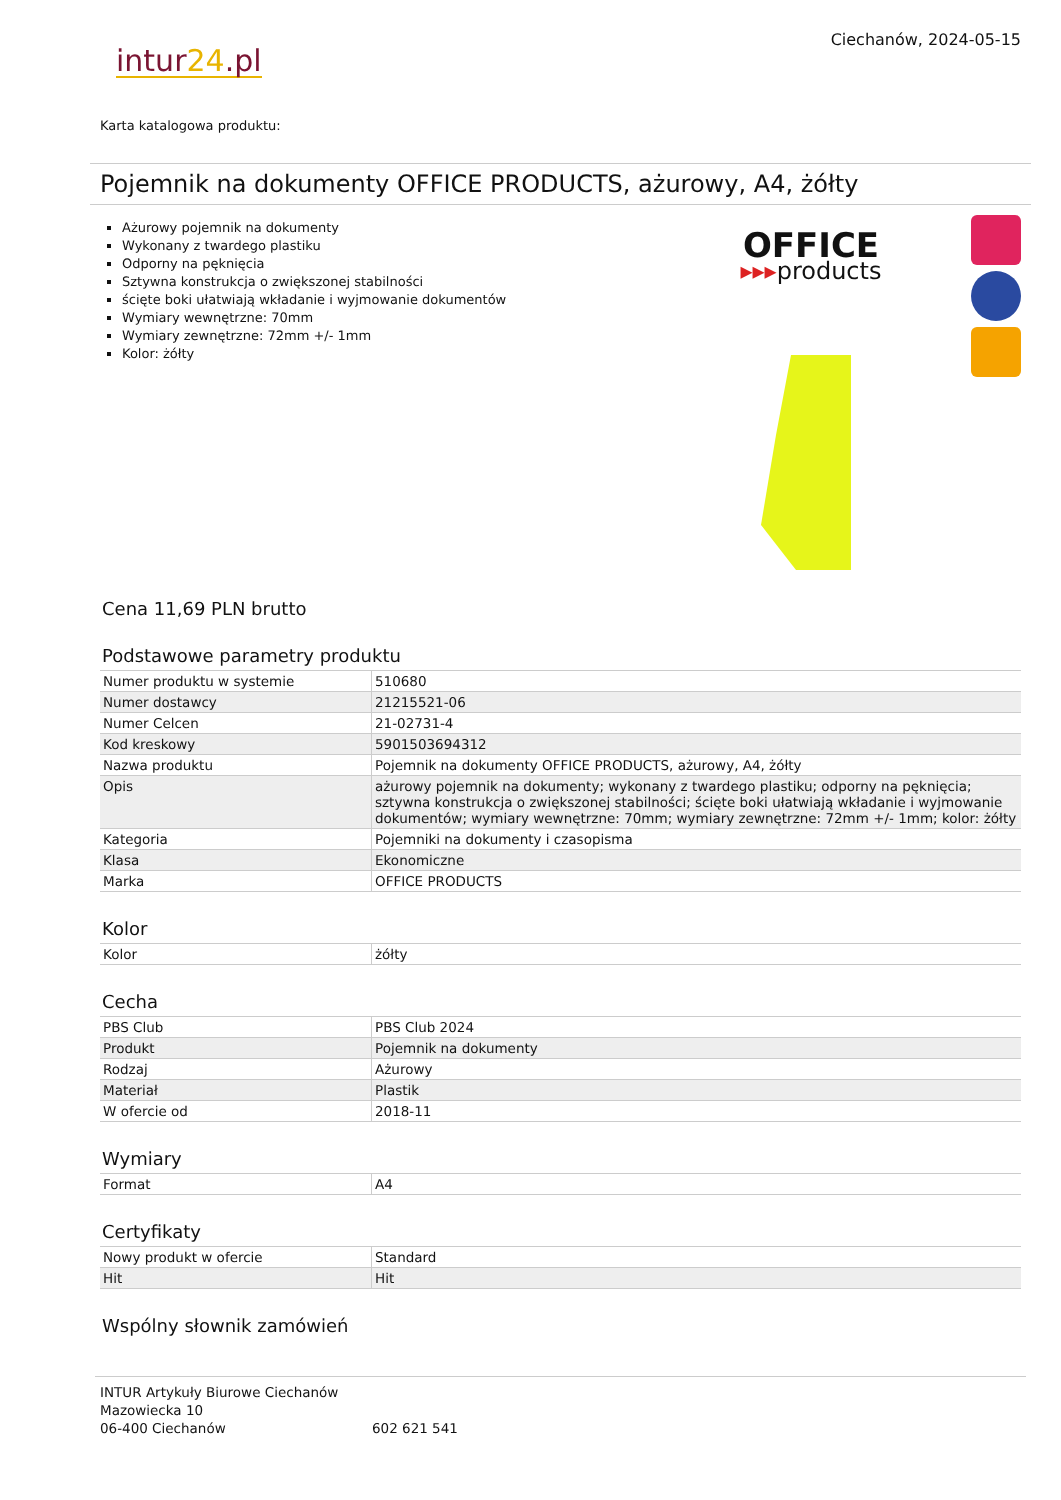intur24.pl
Ciechanów, 2024-05-15
Karta katalogowa produktu:
Pojemnik na dokumenty OFFICE PRODUCTS, ażurowy, A4, żółty
Ażurowy pojemnik na dokumenty
Wykonany z twardego plastiku
Odporny na pęknięcia
Sztywna konstrukcja o zwiększonej stabilności
ścięte boki ułatwiają wkładanie i wyjmowanie dokumentów
Wymiary wewnętrzne: 70mm
Wymiary zewnętrzne: 72mm +/- 1mm
Kolor: żółty
OFFICE
▸▸▸products
Cena 11,69 PLN brutto
Podstawowe parametry produktu
| Numer produktu w systemie | 510680 |
| Numer dostawcy | 21215521-06 |
| Numer Celcen | 21-02731-4 |
| Kod kreskowy | 5901503694312 |
| Nazwa produktu | Pojemnik na dokumenty OFFICE PRODUCTS, ażurowy, A4, żółty |
| Opis | ażurowy pojemnik na dokumenty; wykonany z twardego plastiku; odporny na pęknięcia; sztywna konstrukcja o zwiększonej stabilności; ścięte boki ułatwiają wkładanie i wyjmowanie dokumentów; wymiary wewnętrzne: 70mm; wymiary zewnętrzne: 72mm +/- 1mm; kolor: żółty |
| Kategoria | Pojemniki na dokumenty i czasopisma |
| Klasa | Ekonomiczne |
| Marka | OFFICE PRODUCTS |
Kolor
| Kolor | żółty |
Cecha
| PBS Club | PBS Club 2024 |
| Produkt | Pojemnik na dokumenty |
| Rodzaj | Ażurowy |
| Materiał | Plastik |
| W ofercie od | 2018-11 |
Wymiary
| Format | A4 |
Certyfikaty
| Nowy produkt w ofercie | Standard |
| Hit | Hit |
Wspólny słownik zamówień
INTUR Artykuły Biurowe Ciechanów
Mazowiecka 10
06-400 Ciechanów
602 621 541